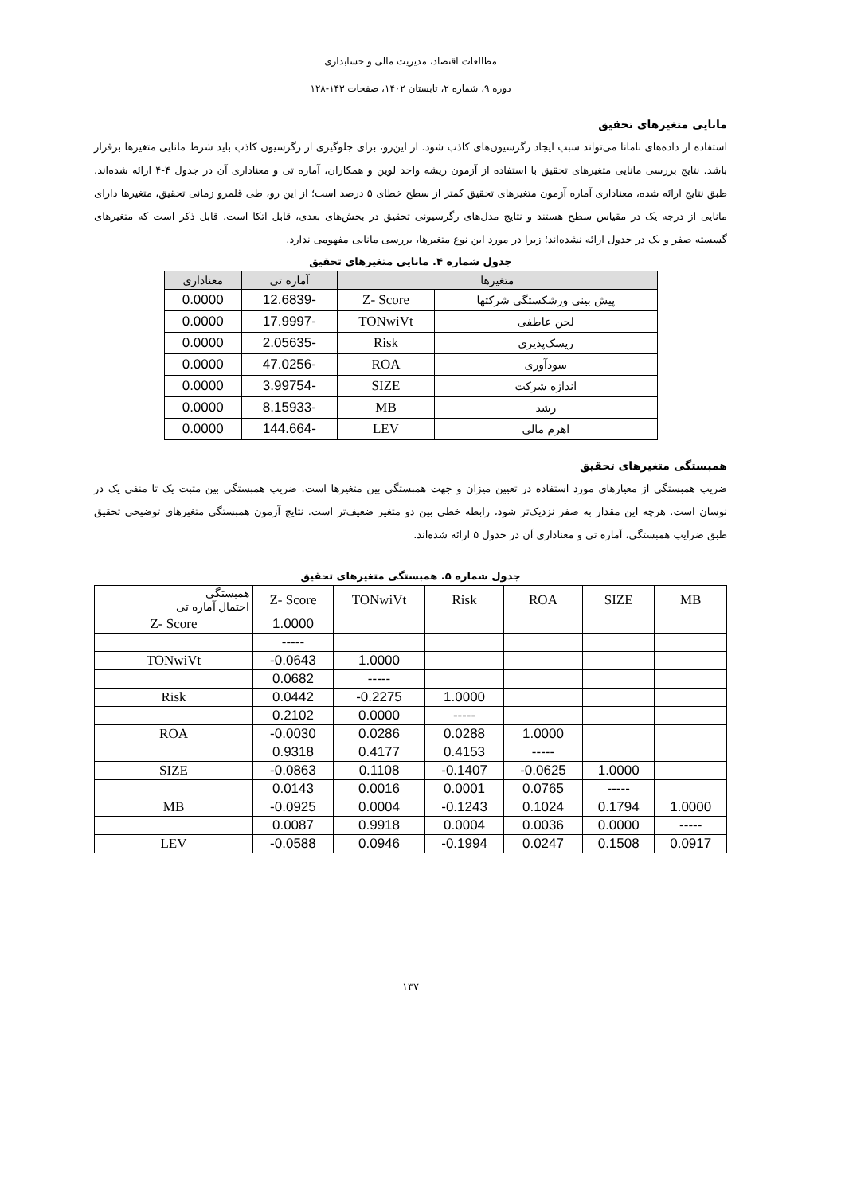مطالعات اقتصاد، مدیریت مالی و حسابداری
دوره ۹، شماره ۲، تابستان ۱۴۰۲، صفحات ۱۴۳-۱۲۸
مانایی متغیرهای تحقیق
استفاده از داده‌های نامانا می‌تواند سبب ایجاد رگرسیون‌های کاذب شود. از این‌رو، برای جلوگیری از رگرسیون کاذب باید شرط مانایی متغیرها برقرار باشد. نتایج بررسی مانایی متغیرهای تحقیق با استفاده از آزمون ریشه واحد لوین و همکاران، آماره تی و معناداری آن در جدول ۴-۴ ارائه شده‌اند. طبق نتایج ارائه شده، معناداری آماره آزمون متغیرهای تحقیق کمتر از سطح خطای ۵ درصد است؛ از این رو، طی قلمرو زمانی تحقیق، متغیرها دارای مانایی از درجه یک در مقیاس سطح هستند و نتایج مدل‌های رگرسیونی تحقیق در بخش‌های بعدی، قابل اتکا است. قابل ذکر است که متغیرهای گسسته صفر و یک در جدول ارائه نشده‌اند؛ زیرا در مورد این نوع متغیرها، بررسی مانایی مفهومی ندارد.
جدول شماره ۴. مانایی متغیرهای تحقیق
| متغیرها | | آماره تی | معناداری |
| --- | --- | --- | --- |
| پیش بینی ورشکستگی شرکتها | Z- Score | -12.6839 | 0.0000 |
| لحن عاطفی | TONwiVt | -17.9997 | 0.0000 |
| ریسک‌پذیری | Risk | -2.05635 | 0.0000 |
| سودآوری | ROA | -47.0256 | 0.0000 |
| اندازه شرکت | SIZE | -3.99754 | 0.0000 |
| رشد | MB | -8.15933 | 0.0000 |
| اهرم مالی | LEV | -144.664 | 0.0000 |
همبستگی متغیرهای تحقیق
ضریب همبستگی از معیارهای مورد استفاده در تعیین میزان و جهت همبستگی بین متغیرها است. ضریب همبستگی بین مثبت یک تا منفی یک در نوسان است. هرچه این مقدار به صفر نزدیک‌تر شود، رابطه خطی بین دو متغیر ضعیف‌تر است. نتایج آزمون همبستگی متغیرهای توضیحی تحقیق طبق ضرایب همبستگی، آماره تی و معناداری آن در جدول ۵ ارائه شده‌اند.
جدول شماره ۵. همبستگی متغیرهای تحقیق
| همبستگی احتمال آماره تی | Z- Score | TONwiVt | Risk | ROA | SIZE | MB |
| Z- Score | 1.0000 | | | | | |
| | ----- | | | | | |
| TONwiVt | -0.0643 | 1.0000 | | | | |
| | 0.0682 | ----- | | | | |
| Risk | 0.0442 | -0.2275 | 1.0000 | | | |
| | 0.2102 | 0.0000 | ----- | | | |
| ROA | -0.0030 | 0.0286 | 0.0288 | 1.0000 | | |
| | 0.9318 | 0.4177 | 0.4153 | ----- | | |
| SIZE | -0.0863 | 0.1108 | -0.1407 | -0.0625 | 1.0000 | |
| | 0.0143 | 0.0016 | 0.0001 | 0.0765 | ----- | |
| MB | -0.0925 | 0.0004 | -0.1243 | 0.1024 | 0.1794 | 1.0000 |
| | 0.0087 | 0.9918 | 0.0004 | 0.0036 | 0.0000 | ----- |
| LEV | -0.0588 | 0.0946 | -0.1994 | 0.0247 | 0.1508 | 0.0917 |
۱۳۷